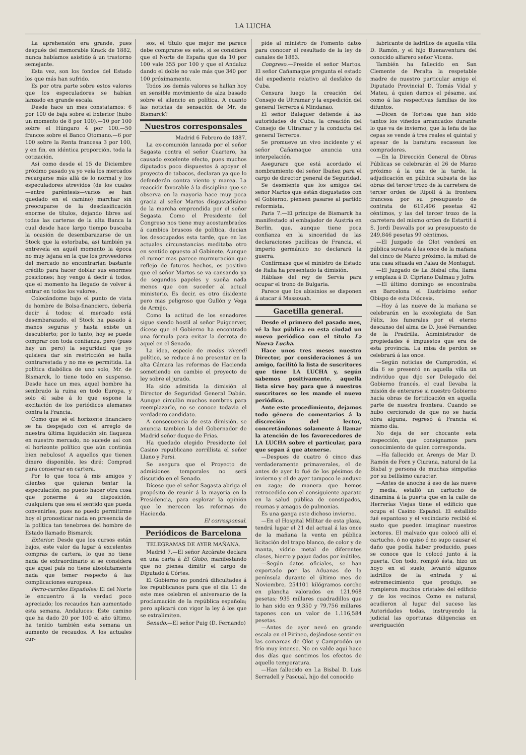LA LUCHA
La aprehensión era grande, pues después del memorable Krack de 1882, nunca habíamos asistido á un trastorno semejante.
Esta vez, son los fondos del Estado los que más han sufrido.
Es por otra parte sobre estos valores que los especuladores se habían lanzado en grande escala.
Desde hace un mes constatamos: 6 por 100 de baja sobre el Exterior (hubo un momento de 8 por 100).—10 por 100 sobre el Húngaro 4 por 100.—50 francos sobre el Banco Otomano.—6 por 100 sobre la Renta francesa 3 por 100, y en fin, en idéntica proporción, toda la cotización.
Así como desde el 15 de Diciembre próximo pasado ya yo veía los mercados recargarse más allá de lo normal y los especuladores atrevidos (de los cuales—entre paréntesis—varios se han quedado en el camino) marchar sin preocuparse de la desclasificación enorme de títulos, dejando libres así todas las carteras de la alta Banca la cual desde hace largo tiempo buscaba la ocasión de desembarazarse de un Stock que la estorbaba, así también ya entreveía en aquél momento la época no muy lejana en la que los proveedores del mercado no encontrarían bastante crédito para hacer doblar sus enormes posiciones; hoy vengo á decir á todos, que el momento ha llegado de volver á entrar en todos los valores.
Colocándome bajo el punto de vista de hombre de Bolsa-financiero, debería decir á todos; el mercado está desembarazado, el Stock ha pasado á manos seguras y hasta existe un descubierto; por lo tanto, hoy se puede comprar con toda confianza, pero (pues hay un pero) la seguridad que yo quisiera dar sin restricción se halla contrarestada y no me es permitida. La política diabólica de uno solo, Mr. de Bismarck, lo tiene todo en suspenso. Desde hace un mes, aquel hombre ha sembrado la ruina en todo Europa, y solo él sabe á lo que espone la excitación de los periódicos alemanes contra la Francia.
Como que sé el horizonte financiero se ha despejado con el arreglo de nuestra última liquidación sin flaqueza en nuestro mercado, no sucede así con el horizonte político que aún continúa bien nebuloso! A aquellos que tienen dinero disponible, les diré: Comprad para conservar en cartera.
Por lo que toca á mis amigos y clientes que quieran tentar la especulación, no puedo hacer otra cosa que ponerme á su disposición, cualquiera que sea el sentido que pueda convenirles, pues no puedo permitirme hoy el pronosticar nada en presencia de la política tan tenebrosa del hombre de Estado llamado Bismarck.
Exterior: Desde que los cursos están bajos, este valor da lugar á excelentes compras de cartera, lo que no tiene nada de extraordinario si se considera que aquel país no tiene absolutamente nada que temer respecto á las complicaciones europeas.
Ferro-carriles Españoles: El del Norte le encuentro á la verdad poco apreciado; los recaudos han aumentado esta semana. Andaluces: Este camino que ha dado 20 por 100 el año último, ha tenido también esta semana un aumento de recaudos. A los actuales cur-
sos, el título que mejor me parece debe comprarse es este, si se considera que el Norte de España que da 10 por 100 vale 355 por 100 y que el Andaluz dando el doble no vale más que 340 por 100 próximamente.
Todos los demás valores se hallan hoy en sensible movimiento de alza basado sobre el silencio en política. A cuanto las noticias de sensación de Mr. de Bismarck?
Nuestros corresponsales
Madrid 6 Febrero de 1887.
La ex-comunión lanzada por el señor Sagasta contra el señor Cuartero, ha causado excelente efecto, pues muchos diputados poco dispuestos á apoyar el proyecto de tabacos, declaran ya que lo defenderán contra viento y marea. La reacción favorable á la disciplina que se observa en la mayoria hace muy poca gracia al señor Martos disgustadísimo de la marcha emprendida por el señor Segasta. Como el Presidente del Congreso nos tiene muy acostumbrados á cambios bruscos de política, decian los desocupados esta tarde, que en las actuales circunstancias meditaba otro en sentido opuesto al Gabinete. Aunque el rumor mas parece murmuración que reflejo de futuros hechos, es positivo que el señor Martos se va cansando ya de segundos papeles y sueña nada menos que con suceder al actual ministerio. Es decir, es otro disidente pero mas peligroso que Gullón y Vega de Armijo.
Como la actitud de los senadores sigue siendo hostil al señor Puigcerver, dícese que el Gobierno ha encontrado una fórmula para evitar la derrota de aquel en el Senado.
La idea, especie de modus vivendi político, se reduce á no presentar en la alta Cámara las reformas de Hacienda sometiendo en cambio el proyecto de ley sobre el jurado.
Ha sido admitida la dimisión al Director de Seguridad General Dabán. Aunque circulàn muchos nombres para reemplazarle, no se conoce todavia el verdadero candidato.
A consecuencia de esta dimisión, se anuncia tambien la del Gobernador de Madrid señor duque de Frias.
Ha quedado elegido Presidente del Casino republicano zorrillista el señor Llano y Persi.
Se asegura que el Proyecto de admisiones temporales no será discutido en el Senado.
Dícese que el señor Sagasta abriga el propósito de reunir á la mayoria en la Presidencia, para esplorar la opinión que le merecen las reformas de Hacienda.
El corresponsal.
Periódicos de Barcelona
TELEGRAMAS DE AYER MAÑANA.
Madrid 7.—El señor Azcárate declara en una carta á El Globo, manifestando que no piensa dimitir el cargo de Diputado á Córtes.
El Gobierno no pondrá dificultades á los republicanos para que el dia 11 de este mes celebren el aniversario de la proclamación de la república española; pero aplicará con vigor la ley á los que se extralimiten.
Senado.—El señor Puig (D. Fernando)
pide al ministro de Fomento datos para conocer el resultado de la ley de canales de 1883.
Congreso.—Preside el señor Martos. El señor Cañamaque pregunta el estado del expediente relativo al desfalco de Cuba.
Censura luego la creación del Consejo de Ultramar y la expedición del general Terreros á Mindanao.
El señor Balaguer defiende á las autoridades de Cuba, la creación del Consejo de Ultramar y la conducta del general Terreros.
Se promueve un vivo incidente y el señor Cañamaque anuncia una interpelación.
Asegurare que está acordado el nombramiento del señor Ibañez para el cargo de director general de Seguridad.
Se desmiente que los amigos del señor Martos que están disgustados con el Gobierno, piensen pasarse al partido reformista.
Paris 7.—El príncipe de Bismarck ha manifestado al embajador de Austria en Berlin, que, aunque tiene poca confianza en la sinceridad de las declaraciones pacíficas de Francia, el imperio germánico no declarará la guerra.
Confírmase que el ministro de Estado de Italia ha presentado la dimisión.
Háblase del rey de Servia para ocupar el trono de Bulgaria.
Parece que los abisinios se disponen á atacar á Massouah.
Gacetilla general.
Desde el primero del pasado mes, vé la luz pública en esta ciudad un nuevo periódico con el título La Nueva Lucha.
Hace unos tres meses nuestro Director, por consideraciones á un amigo, facilitó la lista de suscritores que tiene LA LUCHA y, según sabemos positivamente, aquella lista sirve hoy para que á nuestros suscritores se les mande el nuevo periódico.
Ante este procedimiento, dejamos todo género de comentarios á la discreción del lector, concretándonos solamente á llamar la atención de los favorecedores de LA LUCHA sobre el particular, para que sepan á que atenerse.
—Despues de cuatro ó cinco dias verdaderamente primaverales, el de antes de ayer lo fué de los pésimos de invierno y el de ayer tampoco le anduvo en zaga; de manera que hemos retrocedido con el consiguiente aparato en la salud pública de constipados, reumas y amagos de pulmonias.
Es una ganga este dichoso invierno.
—En el Hospital Militar de esta plaza, tendrá lugar el 21 del actual á las once de la mañana la venta en pública licitación del trapo blanco, de color y de manta, vidrio metal de diferentes clases, hierro y pajuz dados por inútiles.
—Según datos oficiales, se han exportado por las Aduanas de la península durante el último mes de Noviembre, 254101 kilógramos corcho en plancha valorados en 121,968 pesetas; 935 millares cuadradillos que lo han sido en 9,350 y 79,756 millares tapones con un valor de 1.116,584 pesetas.
—Antes de ayer nevó en grande escala en el Pirineo, dejándose sentir en las comarcas de Olot y Camprodón un frío muy intenso. No en valde aquí hace dos días que sentimos los efectos de aquello temperatura.
—Han fallecido en La Bisbal D. Luis Serradell y Pascual, hijo del conocido
fabricante de ladrillos de aquella villa D. Ramón, y el hijo Buenaventura del conocido alfarero señor Vicens.
También ha fallecido en San Clemente de Peralta la respetable madre de nuestro particular amigo el Diputado Provincial D. Tomás Vidal y Mateu, á quien damos el pésame, así como á las respectivas familias de los difuntos.
—Dicen de Tortosa que han sido tantos los viñedos arrancados durante lo que va de invierno, que la leña de las cepas se vende á tres reales el quintal y apesar de la baratura escasean los compradores.
—En la Dirección General de Obras Públicas se celebrarán el 26 de Marzo próximo á la una de la tarde, la adjudicación en pública subasta de las obras del tercer trozo de la carretera de tercer orden de Ripoll á la frontera francesa por su presupuesto de contrata de 619,496 pesetas 42 céntimos, y las del tercer trozo de la carretera del mismo orden de Estartit á S. Jordi Desvalls por su presupuesto de 249,846 pesetas 99 céntimos.
—El Juzgado de Olot venderá en pública suvasta á las once de la mañana del cinco de Marzo próximo, la mitad de una casa situada en Palau de Montagut.
—El Juzgado de La Bisbal cita, llama y emplaza á D. Cipriano Dalmau y Jofra
—El último domingo se encontraba en Barcelona el Ilustrísimo señor Obispo de esta Diócesis.
—Hoy á las nueve de la mañana se celebrarán en la excolegiata de San Félix, los funerales por el eterno descanso del alma de D. José Fernandez de la Pradrilla, Administrador de propiedades é impuestos que era de esta provincia. La misa de perdon se celebrará á las once.
—Según noticias de Camprodón, el día 6 se presentó en aquella villa un individuo que dijo ser Delegado del Gobierno francés, el cual llevaba la misión de enterarse si nuestro Gobierno hacía obras de fortificación en aquella parte de nuestra frontera. Cuando se hubo cerciorado de que no se hacía obra alguna, regresó á Francia el mismo día.
No deja de ser chocante esta inspección, que consignamos para conocimiento de quien corresponda.
—Ha fallecido en Arenys de Mar D. Ramón de Forn y Ciurana, natural de La Bisbal y persona de muchas simpatías por su bellísimo caracter.
—Antes de anoche á eso de las nueve y media, estalló un cartucho de dinamina á la puerta que en la calle de Herrerías Viejas tiene el edificio que ocupa el Casino Español. El estallido fué espantoso y el vecindario recibió el susto que pueden imaginar nuestros lectores. El malvado que colocó allí el cartucho, ó no quiso ó no supo causar el daño que podía haber producido, pues se conoce que lo colocó junto á la puerta. Con todo, rompió ésta, hizo un hoyo en el suelo, levantó algunos ladrillos de la entrada y al estremecimiento que produjo, se rompieron muchos cristales del edificio y de los vecinos. Como es natural, acudieron al lugar del suceso las Autoridades todas, instruyendo la judicial las oportunas diligencias en averiguación